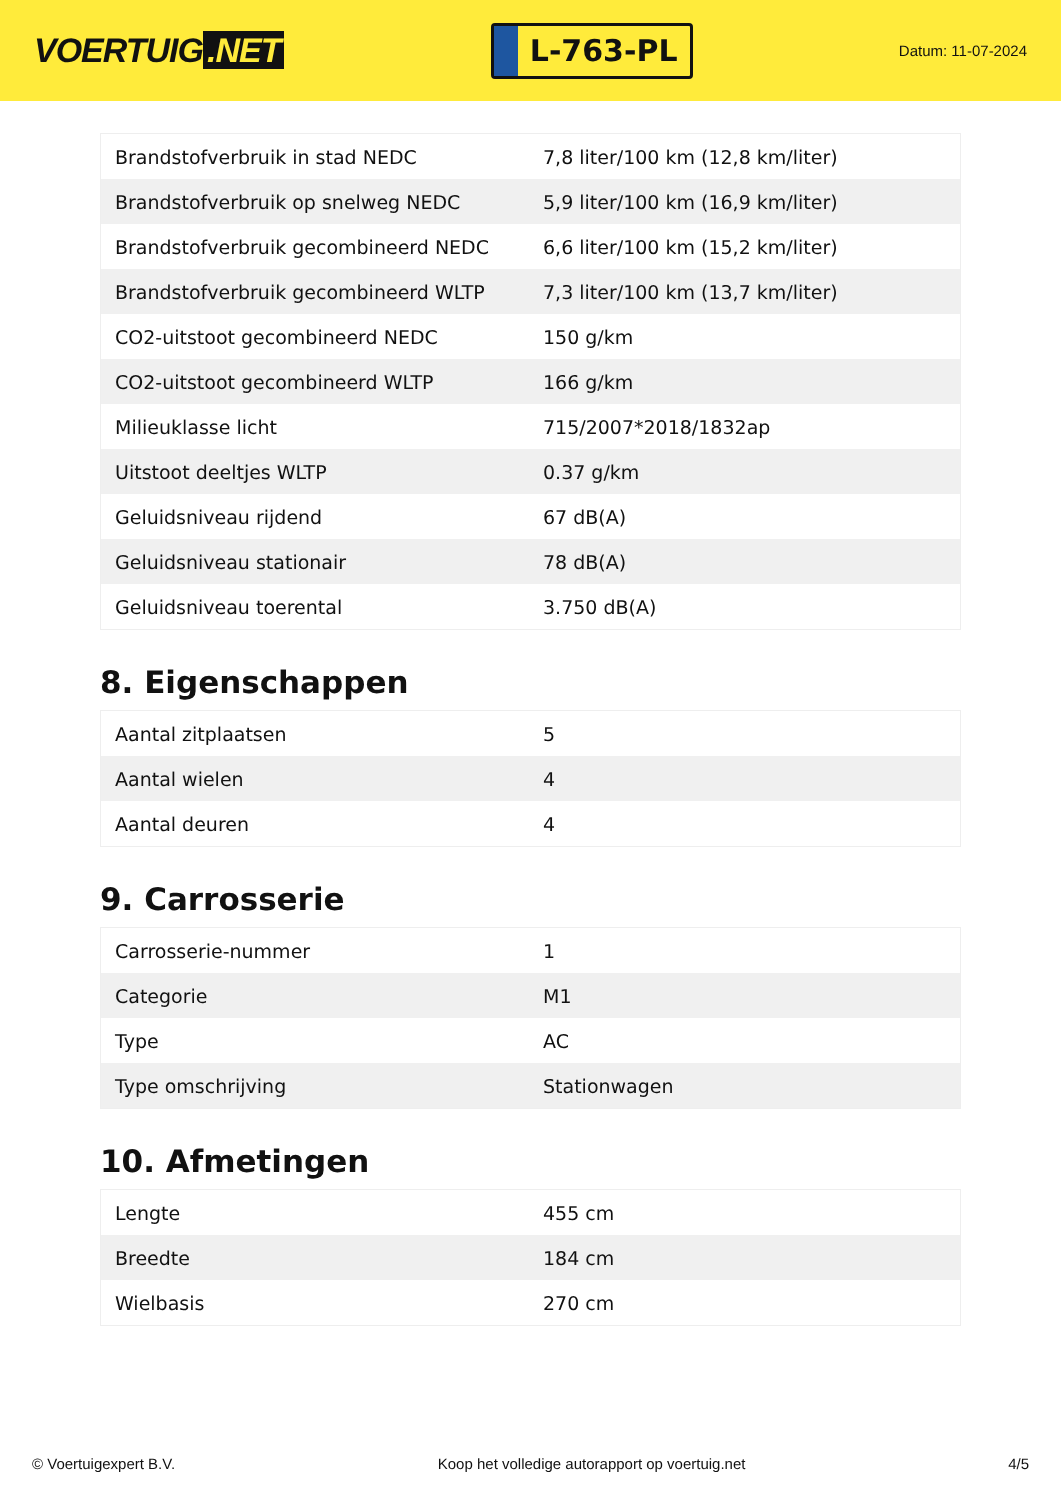VOERTUIG.NET
L-763-PL
Datum: 11-07-2024
| Brandstofverbruik in stad NEDC | 7,8 liter/100 km (12,8 km/liter) |
| Brandstofverbruik op snelweg NEDC | 5,9 liter/100 km (16,9 km/liter) |
| Brandstofverbruik gecombineerd NEDC | 6,6 liter/100 km (15,2 km/liter) |
| Brandstofverbruik gecombineerd WLTP | 7,3 liter/100 km (13,7 km/liter) |
| CO2-uitstoot gecombineerd NEDC | 150 g/km |
| CO2-uitstoot gecombineerd WLTP | 166 g/km |
| Milieuklasse licht | 715/2007*2018/1832ap |
| Uitstoot deeltjes WLTP | 0.37 g/km |
| Geluidsniveau rijdend | 67 dB(A) |
| Geluidsniveau stationair | 78 dB(A) |
| Geluidsniveau toerental | 3.750 dB(A) |
8. Eigenschappen
| Aantal zitplaatsen | 5 |
| Aantal wielen | 4 |
| Aantal deuren | 4 |
9. Carrosserie
| Carrosserie-nummer | 1 |
| Categorie | M1 |
| Type | AC |
| Type omschrijving | Stationwagen |
10. Afmetingen
| Lengte | 455 cm |
| Breedte | 184 cm |
| Wielbasis | 270 cm |
© Voertuigexpert B.V. Koop het volledige autorapport op voertuig.net 4/5